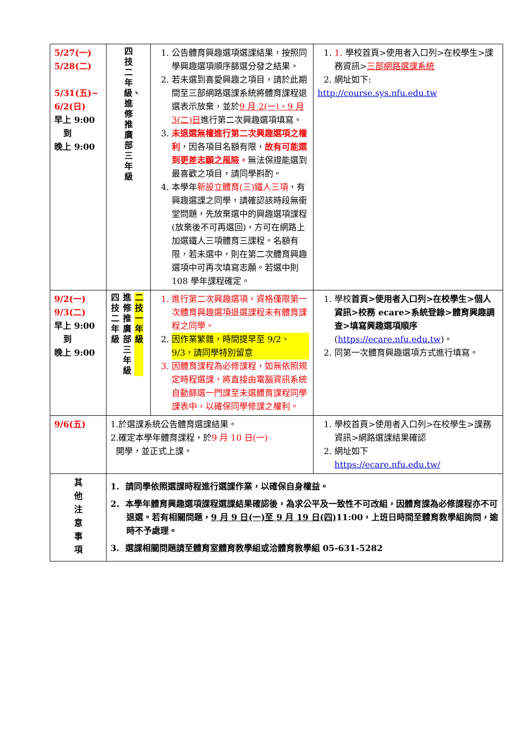| 5/27(一) 5/28(二) 5/31(五)~ 6/2(日) 早上 9:00 到 晚上 9:00 | 四技二年級、進修推廣部三年級 | 1. 公告體育興趣選項選課結果，按照同學興趣選項順序篩選分發之結果。 2. 若未選到喜愛興趣之項目，請於此期間至三部網路選課系統將體育課程退選表示放棄，並於 9 月 2(一)、9 月 3(二)日 進行第二次興趣選項填寫。 3. 未退選無權進行第二次興趣選項之權利 ，因各項目名額有限， 故有可能選到更差志願之風險， 無法保證能選到最喜歡之項目，請同學斟酌。 4. 本學年 新設立體育(三)鐵人三項 ，有興趣選課之同學，請確認該時段無衝堂問題，先放棄選中的興趣選項課程(放棄後不可再選回)，方可在網路上加選鐵人三項體育三課程。名額有限，若未選中，則在第二次體育興趣選項中可再次填寫志願。若選中則 108 學年課程確定。 | 1. 1. 學校首頁>使用者入口列>在校學生>課務資訊> 三部網路選課系統 2. 網址如下: http://course.sys.nfu.edu.tw |
| 9/2(一) 9/3(二) 早上 9:00 到 晚上 9:00 | 四技二年級 進修推廣部三年級 二技一年級 | 1. 進行第二次興趣選項，資格僅限第一次體育興趣選項退選課程未有體育課程之同學。 2. 因作業繁雜，時間提早至 9/2、9/3，請同學特別留意 3. 因體育課程為必修課程，如無依照規定時程選課，將直接由電腦資訊系統自動篩選一門課至未選體育課程同學課表中，以確保同學修課之權利。 | 1. 學校 首頁>使用者入口列>在校學生>個人資訊>校務 ecare>系統登錄>體育興趣調查>填寫興趣選項順序 ( https://ecare.nfu.edu.tw )。 2. 同第一次體育興趣選項方式進行填寫。 |
| 9/6(五) | 1.於選課系統公告體育選課結果。 2.確定本學年體育課程，於 9 月 10 日(一) 開學，並正式上課。 | | 1. 學校首頁>使用者入口列>在校學生>課務資訊>網路選課結果確認 2. 網址如下 https://ecare.nfu.edu.tw/ |
| 其 他 注 意 事 項 | 1. 請同學依照選課時程進行選課作業，以確保自身權益。 2. 本學年體育興趣選項課程選課結果確認後，為求公平及一致性不可改組，因體育課為必修課程亦不可退選。若有相關問題， 9 月 9 日(一)至 9 月 19 日(四) 11:00，上班日時間至體育教學組詢問，逾時不予處理。 3. 選課相關問題請至體育室體育教學組或洽體育教學組 05-631-5282 | | |